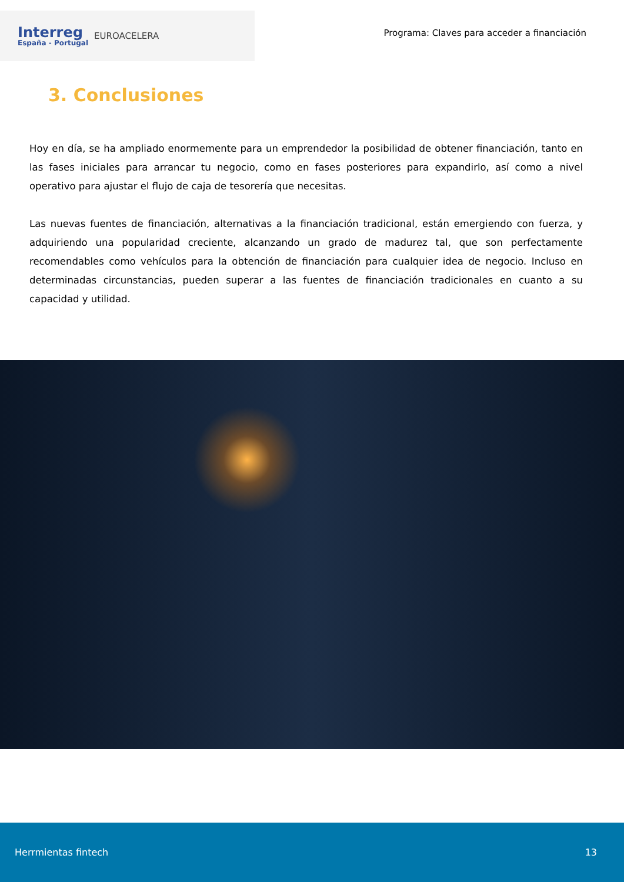Interreg
España - Portugal
EUROACELERA
Programa: Claves para acceder a financiación
3. Conclusiones
Hoy en día, se ha ampliado enormemente para un emprendedor la posibilidad de obtener financiación, tanto en las fases iniciales para arrancar tu negocio, como en fases posteriores para expandirlo, así como a nivel operativo para ajustar el flujo de caja de tesorería que necesitas.
Las nuevas fuentes de financiación, alternativas a la financiación tradicional, están emergiendo con fuerza, y adquiriendo una popularidad creciente, alcanzando un grado de madurez tal, que son perfectamente recomendables como vehículos para la obtención de financiación para cualquier idea de negocio. Incluso en determinadas circunstancias, pueden superar a las fuentes de financiación tradicionales en cuanto a su capacidad y utilidad.
Herrmientas fintech 13